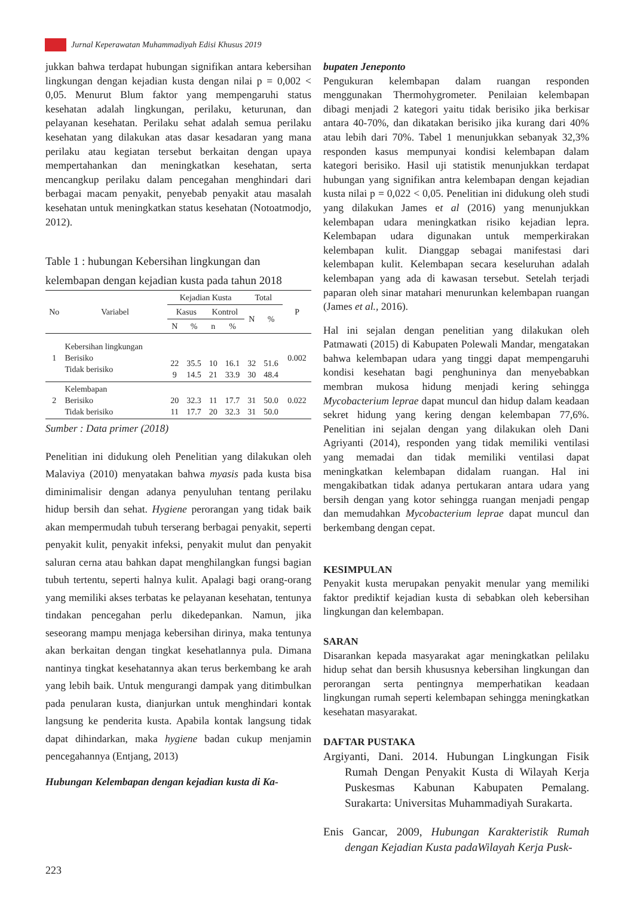Jurnal Keperawatan Muhammadiyah Edisi Khusus 2019
jukkan bahwa terdapat hubungan signifikan antara kebersihan lingkungan dengan kejadian kusta dengan nilai p = 0,002 < 0,05. Menurut Blum faktor yang mempengaruhi status kesehatan adalah lingkungan, perilaku, keturunan, dan pelayanan kesehatan. Perilaku sehat adalah semua perilaku kesehatan yang dilakukan atas dasar kesadaran yang mana perilaku atau kegiatan tersebut berkaitan dengan upaya mempertahankan dan meningkatkan kesehatan, serta mencangkup perilaku dalam pencegahan menghindari dari berbagai macam penyakit, penyebab penyakit atau masalah kesehatan untuk meningkatkan status kesehatan (Notoatmodjo, 2012).
Table 1 : hubungan Kebersihan lingkungan dan kelembapan dengan kejadian kusta pada tahun 2018
| No | Variabel | Kejadian Kusta | | | | Total | | P |
| --- | --- | --- | --- | --- | --- | --- | --- | --- |
| | | Kasus | | Kontrol | | N | % | |
| | | N | % | n | % | | | |
| 1 | Kebersihan lingkungan Berisiko Tidak berisiko | 22 9 | 35.5 14.5 | 10 21 | 16.1 33.9 | 32 30 | 51.6 48.4 | 0.002 |
| 2 | Kelembapan Berisiko Tidak berisiko | 20 11 | 32.3 17.7 | 11 20 | 17.7 32.3 | 31 31 | 50.0 50.0 | 0.022 |
Sumber : Data primer (2018)
Penelitian ini didukung oleh Penelitian yang dilakukan oleh Malaviya (2010) menyatakan bahwa myasis pada kusta bisa diminimalisir dengan adanya penyuluhan tentang perilaku hidup bersih dan sehat. Hygiene perorangan yang tidak baik akan mempermudah tubuh terserang berbagai penyakit, seperti penyakit kulit, penyakit infeksi, penyakit mulut dan penyakit saluran cerna atau bahkan dapat menghilangkan fungsi bagian tubuh tertentu, seperti halnya kulit. Apalagi bagi orang-orang yang memiliki akses terbatas ke pelayanan kesehatan, tentunya tindakan pencegahan perlu dikedepankan. Namun, jika seseorang mampu menjaga kebersihan dirinya, maka tentunya akan berkaitan dengan tingkat kesehatlannya pula. Dimana nantinya tingkat kesehatannya akan terus berkembang ke arah yang lebih baik. Untuk mengurangi dampak yang ditimbulkan pada penularan kusta, dianjurkan untuk menghindari kontak langsung ke penderita kusta. Apabila kontak langsung tidak dapat dihindarkan, maka hygiene badan cukup menjamin pencegahannya (Entjang, 2013)
Hubungan Kelembapan dengan kejadian kusta di Ka-
bupaten Jeneponto
Pengukuran kelembapan dalam ruangan responden menggunakan Thermohygrometer. Penilaian kelembapan dibagi menjadi 2 kategori yaitu tidak berisiko jika berkisar antara 40-70%, dan dikatakan berisiko jika kurang dari 40% atau lebih dari 70%. Tabel 1 menunjukkan sebanyak 32,3% responden kasus mempunyai kondisi kelembapan dalam kategori berisiko. Hasil uji statistik menunjukkan terdapat hubungan yang signifikan antra kelembapan dengan kejadian kusta nilai p = 0,022 < 0,05. Penelitian ini didukung oleh studi yang dilakukan James et al (2016) yang menunjukkan kelembapan udara meningkatkan risiko kejadian lepra. Kelembapan udara digunakan untuk memperkirakan kelembapan kulit. Dianggap sebagai manifestasi dari kelembapan kulit. Kelembapan secara keseluruhan adalah kelembapan yang ada di kawasan tersebut. Setelah terjadi paparan oleh sinar matahari menurunkan kelembapan ruangan (James et al., 2016).
Hal ini sejalan dengan penelitian yang dilakukan oleh Patmawati (2015) di Kabupaten Polewali Mandar, mengatakan bahwa kelembapan udara yang tinggi dapat mempengaruhi kondisi kesehatan bagi penghuninya dan menyebabkan membran mukosa hidung menjadi kering sehingga Mycobacterium leprae dapat muncul dan hidup dalam keadaan sekret hidung yang kering dengan kelembapan 77,6%. Penelitian ini sejalan dengan yang dilakukan oleh Dani Agriyanti (2014), responden yang tidak memiliki ventilasi yang memadai dan tidak memiliki ventilasi dapat meningkatkan kelembapan didalam ruangan. Hal ini mengakibatkan tidak adanya pertukaran antara udara yang bersih dengan yang kotor sehingga ruangan menjadi pengap dan memudahkan Mycobacterium leprae dapat muncul dan berkembang dengan cepat.
KESIMPULAN
Penyakit kusta merupakan penyakit menular yang memiliki faktor prediktif kejadian kusta di sebabkan oleh kebersihan lingkungan dan kelembapan.
SARAN
Disarankan kepada masyarakat agar meningkatkan pelilaku hidup sehat dan bersih khususnya kebersihan lingkungan dan perorangan serta pentingnya memperhatikan keadaan lingkungan rumah seperti kelembapan sehingga meningkatkan kesehatan masyarakat.
DAFTAR PUSTAKA
Argiyanti, Dani. 2014. Hubungan Lingkungan Fisik Rumah Dengan Penyakit Kusta di Wilayah Kerja Puskesmas Kabunan Kabupaten Pemalang. Surakarta: Universitas Muhammadiyah Surakarta.
Enis Gancar, 2009, Hubungan Karakteristik Rumah dengan Kejadian Kusta padaWilayah Kerja Pusk-
223